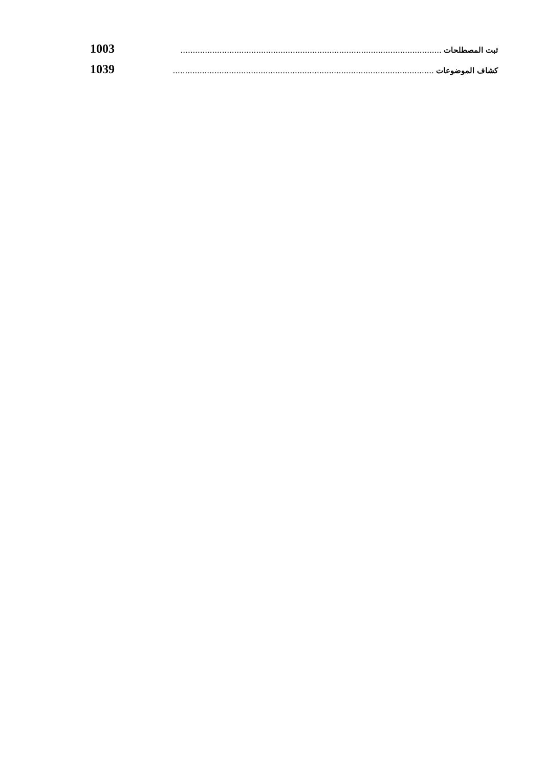ثبت المصطلحات........................................................................................................... 1003
كشاف الموضوعات........................................................................................................... 1039